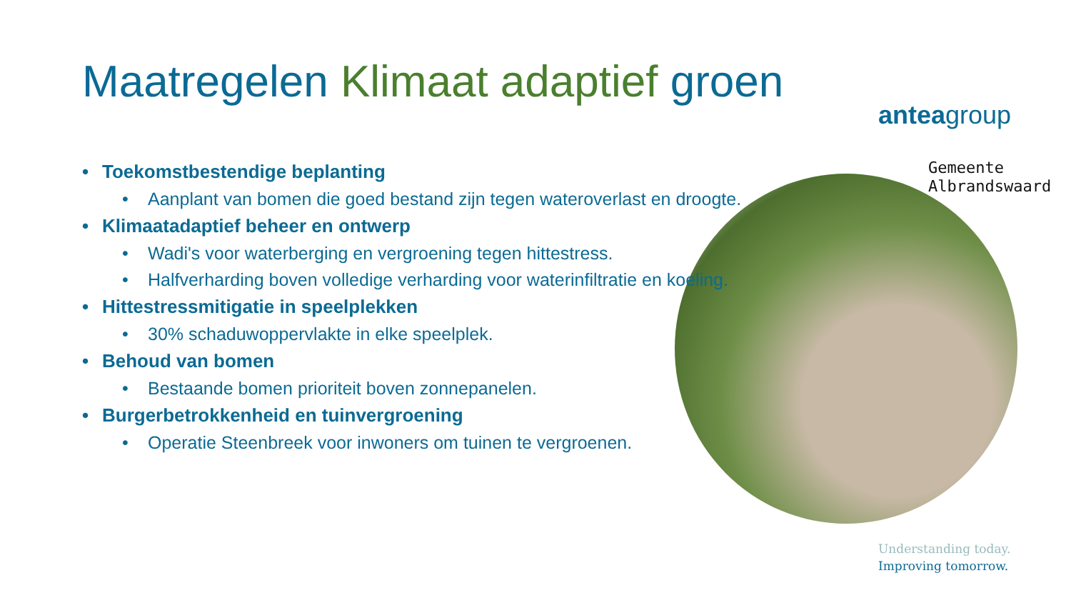Maatregelen Klimaat adaptief groen
anteagroup
Gemeente
Albrandswaard
• Toekomstbestendige beplanting
• Aanplant van bomen die goed bestand zijn tegen wateroverlast en droogte.
• Klimaatadaptief beheer en ontwerp
• Wadi's voor waterberging en vergroening tegen hittestress.
• Halfverharding boven volledige verharding voor waterinfiltratie en koeling.
• Hittestressmitigatie in speelplekken
• 30% schaduwoppervlakte in elke speelplek.
• Behoud van bomen
• Bestaande bomen prioriteit boven zonnepanelen.
• Burgerbetrokkenheid en tuinvergroening
• Operatie Steenbreek voor inwoners om tuinen te vergroenen.
Understanding today.
Improving tomorrow.